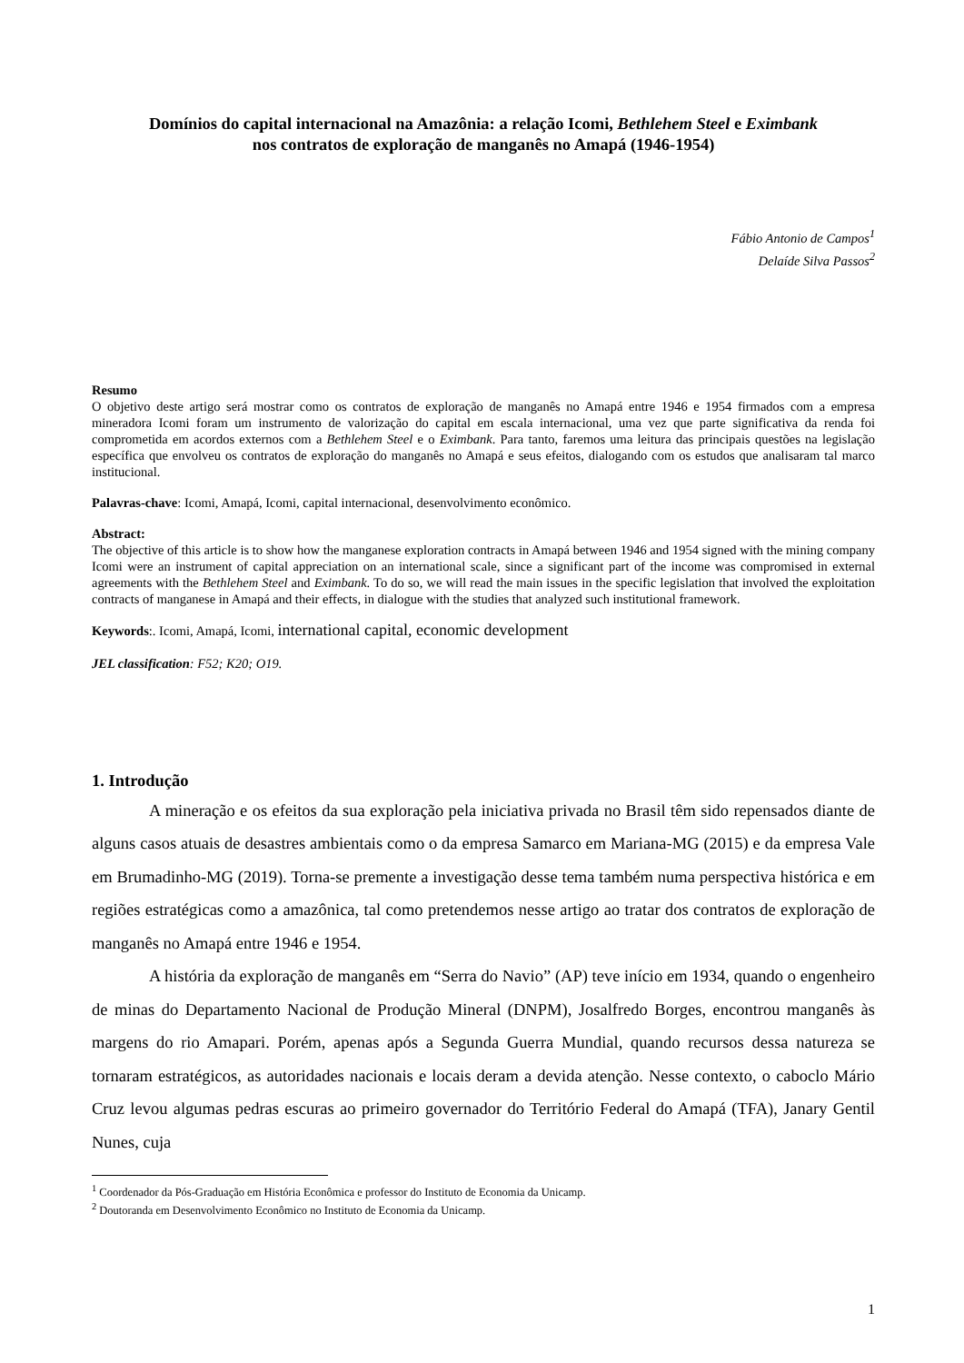Domínios do capital internacional na Amazônia: a relação Icomi, Bethlehem Steel e Eximbank
nos contratos de exploração de manganês no Amapá (1946-1954)
Fábio Antonio de Campos<sup>1</sup>
Delaíde Silva Passos<sup>2</sup>
Resumo
O objetivo deste artigo será mostrar como os contratos de exploração de manganês no Amapá entre 1946 e 1954 firmados com a empresa mineradora Icomi foram um instrumento de valorização do capital em escala internacional, uma vez que parte significativa da renda foi comprometida em acordos externos com a Bethlehem Steel e o Eximbank. Para tanto, faremos uma leitura das principais questões na legislação específica que envolveu os contratos de exploração do manganês no Amapá e seus efeitos, dialogando com os estudos que analisaram tal marco institucional.
Palavras-chave: Icomi, Amapá, Icomi, capital internacional, desenvolvimento econômico.
Abstract:
The objective of this article is to show how the manganese exploration contracts in Amapá between 1946 and 1954 signed with the mining company Icomi were an instrument of capital appreciation on an international scale, since a significant part of the income was compromised in external agreements with the Bethlehem Steel and Eximbank. To do so, we will read the main issues in the specific legislation that involved the exploitation contracts of manganese in Amapá and their effects, in dialogue with the studies that analyzed such institutional framework.
Keywords:. Icomi, Amapá, Icomi, international capital, economic development
JEL classification: F52; K20; O19.
1. Introdução
A mineração e os efeitos da sua exploração pela iniciativa privada no Brasil têm sido repensados diante de alguns casos atuais de desastres ambientais como o da empresa Samarco em Mariana-MG (2015) e da empresa Vale em Brumadinho-MG (2019). Torna-se premente a investigação desse tema também numa perspectiva histórica e em regiões estratégicas como a amazônica, tal como pretendemos nesse artigo ao tratar dos contratos de exploração de manganês no Amapá entre 1946 e 1954.
A história da exploração de manganês em “Serra do Navio” (AP) teve início em 1934, quando o engenheiro de minas do Departamento Nacional de Produção Mineral (DNPM), Josalfredo Borges, encontrou manganês às margens do rio Amapari. Porém, apenas após a Segunda Guerra Mundial, quando recursos dessa natureza se tornaram estratégicos, as autoridades nacionais e locais deram a devida atenção. Nesse contexto, o caboclo Mário Cruz levou algumas pedras escuras ao primeiro governador do Território Federal do Amapá (TFA), Janary Gentil Nunes, cuja
<sup>1</sup> Coordenador da Pós-Graduação em História Econômica e professor do Instituto de Economia da Unicamp.
<sup>2</sup> Doutoranda em Desenvolvimento Econômico no Instituto de Economia da Unicamp.
1